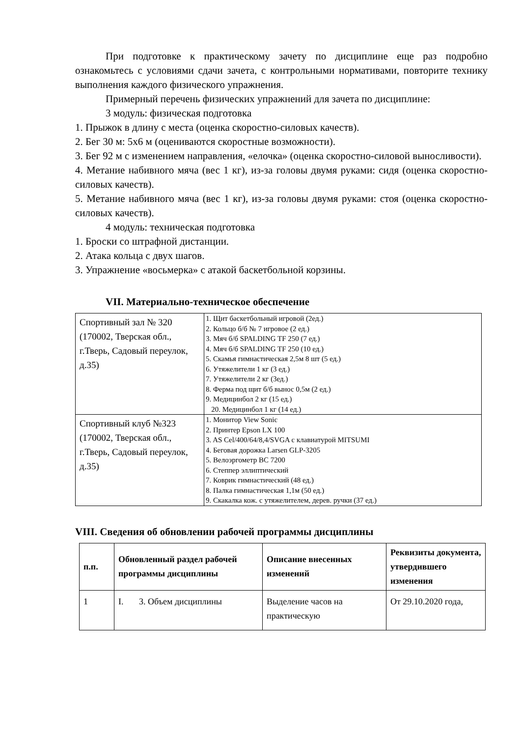При подготовке к практическому зачету по дисциплине еще раз подробно ознакомьтесь с условиями сдачи зачета, с контрольными нормативами, повторите технику выполнения каждого физического упражнения.
Примерный перечень физических упражнений для зачета по дисциплине:
3 модуль: физическая подготовка
1. Прыжок в длину с места (оценка скоростно-силовых качеств).
2. Бег 30 м: 5х6 м (оцениваются скоростные возможности).
3. Бег 92 м с изменением направления, «елочка» (оценка скоростно-силовой выносливости).
4. Метание набивного мяча (вес 1 кг), из-за головы двумя руками: сидя (оценка скоростно-силовых качеств).
5. Метание набивного мяча (вес 1 кг), из-за головы двумя руками: стоя (оценка скоростно-силовых качеств).
4 модуль: техническая подготовка
1. Броски со штрафной дистанции.
2. Атака кольца с двух шагов.
3. Упражнение «восьмерка» с атакой баскетбольной корзины.
VII. Материально-техническое обеспечение
| Спортивный зал № 320 (170002, Тверская обл., г.Тверь, Садовый переулок, д.35) | 1. Щит баскетбольный игровой (2ед.) 2. Кольцо б/б № 7 игровое (2 ед.) 3. Мяч б/б SPALDING TF 250 (7 ед.) 4. Мяч б/б SPALDING TF 250 (10 ед.) 5. Скамья гимнастическая 2,5м 8 шт (5 ед.) 6. Утяжелители 1 кг (3 ед.) 7. Утяжелители 2 кг (3ед.) 8. Ферма под щит б/б вынос 0,5м (2 ед.) 9. Медицинбол 2 кг (15 ед.) 20. Медицинбол 1 кг (14 ед.) |
| Спортивный клуб №323 (170002, Тверская обл., г.Тверь, Садовый переулок, д.35) | 1. Монитор View Sonic 2. Принтер Epson LX 100 3. AS Cel/400/64/8,4/SVGA с клавиатурой MITSUMI 4. Беговая дорожка Larsen GLP-3205 5. Велоэргометр BC 7200 6. Степпер эллиптический 7. Коврик гимнастический (48 ед.) 8. Палка гимнастическая 1,1м (50 ед.) 9. Скакалка кож. с утяжелителем, дерев. ручки (37 ед.) |
VIII. Сведения об обновлении рабочей программы дисциплины
| п.п. | Обновленный раздел рабочей программы дисциплины | Описание внесенных изменений | Реквизиты документа, утвердившего изменения |
| --- | --- | --- | --- |
| 1 | I. 3. Объем дисциплины | Выделение часов на практическую | От 29.10.2020 года, |